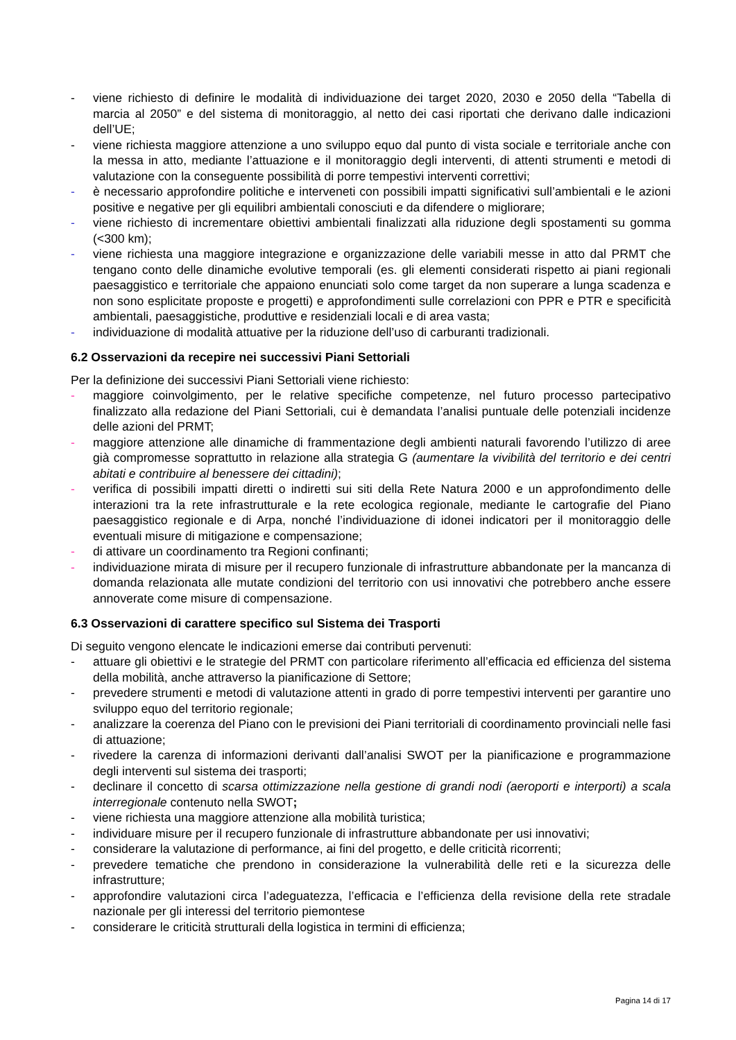- viene richiesto di definire le modalità di individuazione dei target 2020, 2030 e 2050 della “Tabella di marcia al 2050” e del sistema di monitoraggio, al netto dei casi riportati che derivano dalle indicazioni dell’UE;
- viene richiesta maggiore attenzione a uno sviluppo equo dal punto di vista sociale e territoriale anche con la messa in atto, mediante l’attuazione e il monitoraggio degli interventi, di attenti strumenti e metodi di valutazione con la conseguente possibilità di porre tempestivi interventi correttivi;
- è necessario approfondire politiche e interveneti con possibili impatti significativi sull’ambientali e le azioni positive e negative per gli equilibri ambientali conosciuti e da difendere o migliorare;
- viene richiesto di incrementare obiettivi ambientali finalizzati alla riduzione degli spostamenti su gomma (<300 km);
- viene richiesta una maggiore integrazione e organizzazione delle variabili messe in atto dal PRMT che tengano conto delle dinamiche evolutive temporali (es. gli elementi considerati rispetto ai piani regionali paesaggistico e territoriale che appaiono enunciati solo come target da non superare a lunga scadenza e non sono esplicitate proposte e progetti) e approfondimenti sulle correlazioni con PPR e PTR e specificità ambientali, paesaggistiche, produttive e residenziali locali e di area vasta;
- individuazione di modalità attuative per la riduzione dell’uso di carburanti tradizionali.
6.2 Osservazioni da recepire nei successivi Piani Settoriali
Per la definizione dei successivi Piani Settoriali viene richiesto:
- maggiore coinvolgimento, per le relative specifiche competenze, nel futuro processo partecipativo finalizzato alla redazione del Piani Settoriali, cui è demandata l’analisi puntuale delle potenziali incidenze delle azioni del PRMT;
- maggiore attenzione alle dinamiche di frammentazione degli ambienti naturali favorendo l’utilizzo di aree già compromesse soprattutto in relazione alla strategia G (aumentare la vivibilità del territorio e dei centri abitati e contribuire al benessere dei cittadini);
- verifica di possibili impatti diretti o indiretti sui siti della Rete Natura 2000 e un approfondimento delle interazioni tra la rete infrastrutturale e la rete ecologica regionale, mediante le cartografie del Piano paesaggistico regionale e di Arpa, nonché l’individuazione di idonei indicatori per il monitoraggio delle eventuali misure di mitigazione e compensazione;
- di attivare un coordinamento tra Regioni confinanti;
- individuazione mirata di misure per il recupero funzionale di infrastrutture abbandonate per la mancanza di domanda relazionata alle mutate condizioni del territorio con usi innovativi che potrebbero anche essere annoverate come misure di compensazione.
6.3 Osservazioni di carattere specifico sul Sistema dei Trasporti
Di seguito vengono elencate le indicazioni emerse dai contributi pervenuti:
- attuare gli obiettivi e le strategie del PRMT con particolare riferimento all’efficacia ed efficienza del sistema della mobilità, anche attraverso la pianificazione di Settore;
- prevedere strumenti e metodi di valutazione attenti in grado di porre tempestivi interventi per garantire uno sviluppo equo del territorio regionale;
- analizzare la coerenza del Piano con le previsioni dei Piani territoriali di coordinamento provinciali nelle fasi di attuazione;
- rivedere la carenza di informazioni derivanti dall’analisi SWOT per la pianificazione e programmazione degli interventi sul sistema dei trasporti;
- declinare il concetto di scarsa ottimizzazione nella gestione di grandi nodi (aeroporti e interporti) a scala interregionale contenuto nella SWOT;
- viene richiesta una maggiore attenzione alla mobilità turistica;
- individuare misure per il recupero funzionale di infrastrutture abbandonate per usi innovativi;
- considerare la valutazione di performance, ai fini del progetto, e delle criticità ricorrenti;
- prevedere tematiche che prendono in considerazione la vulnerabilità delle reti e la sicurezza delle infrastrutture;
- approfondire valutazioni circa l’adeguatezza, l’efficacia e l’efficienza della revisione della rete stradale nazionale per gli interessi del territorio piemontese
- considerare le criticità strutturali della logistica in termini di efficienza;
Pagina 14 di 17